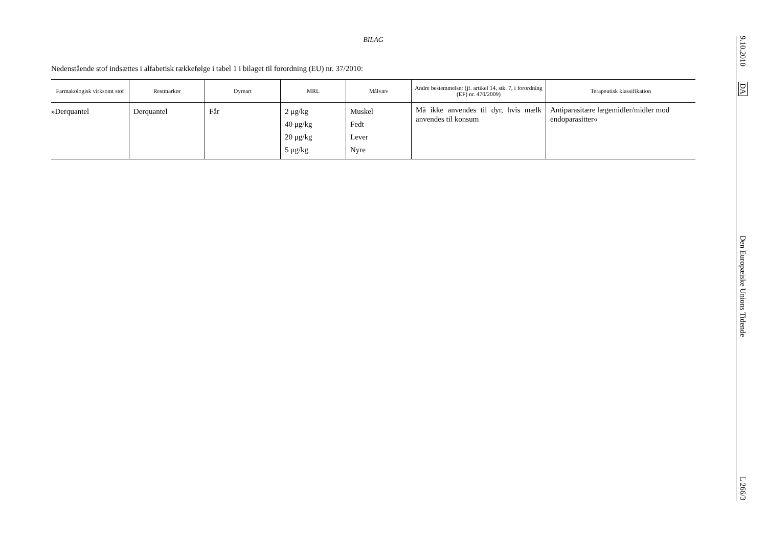BILAG
Nedenstående stof indsættes i alfabetisk rækkefølge i tabel 1 i bilaget til forordning (EU) nr. 37/2010:
| Farmakologisk virksomt stof | Restmarkør | Dyreart | MRL | Målvæv | Andre bestemmelser (jf. artikel 14, stk. 7, i forordning (EF) nr. 470/2009) | Terapeutisk klassifikation |
| --- | --- | --- | --- | --- | --- | --- |
| »Derquantel | Derquantel | Får | 2 μg/kg 40 μg/kg 20 μg/kg 5 μg/kg | Muskel Fedt Lever Nyre | Må ikke anvendes til dyr, hvis mælk anvendes til konsum | Antiparasitære lægemidler/midler mod endoparasitter« |
9.10.2010 DA Den Europæiske Unions Tidende L 266/3